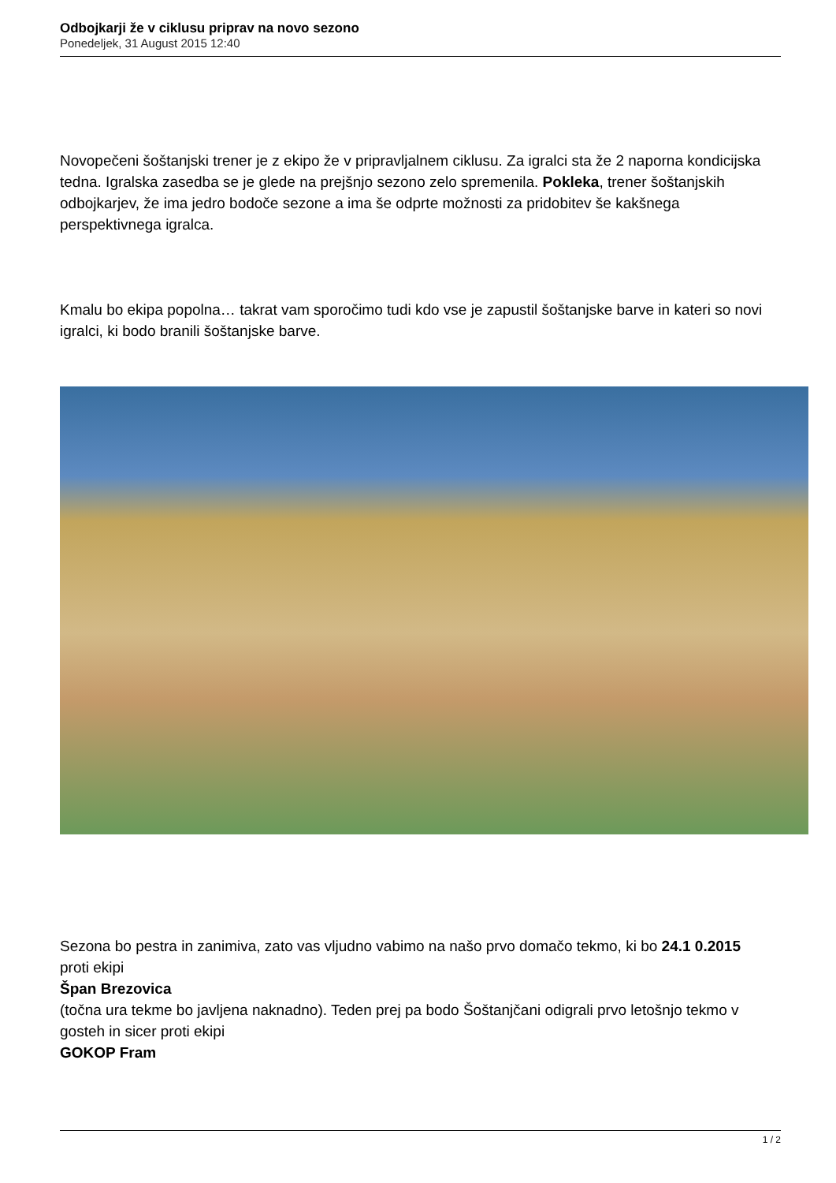Odbojkarji že v ciklusu priprav na novo sezono
Ponedeljek, 31 August 2015 12:40
Novopečeni šoštanjski trener je z ekipo že v pripravljalnem ciklusu. Za igralci sta že 2 naporna kondicijska tedna. Igralska zasedba se je glede na prejšnjo sezono zelo spremenila. Pokleka, trener šoštanjskih odbojkarjev, že ima jedro bodoče sezone a ima še odprte možnosti za pridobitev še kakšnega perspektivnega igralca.
Kmalu bo ekipa popolna… takrat vam sporočimo tudi kdo vse je zapustil šoštanjske barve in kateri so novi igralci, ki bodo branili šoštanjske barve.
Sezona bo pestra in zanimiva, zato vas vljudno vabimo na našo prvo domačo tekmo, ki bo 24.1 0.2015
proti ekipi
Špan Brezovica
(točna ura tekme bo javljena naknadno). Teden prej pa bodo Šoštanjčani odigrali prvo letošnjo tekmo v gosteh in sicer proti ekipi
GOKOP Fram
1 / 2